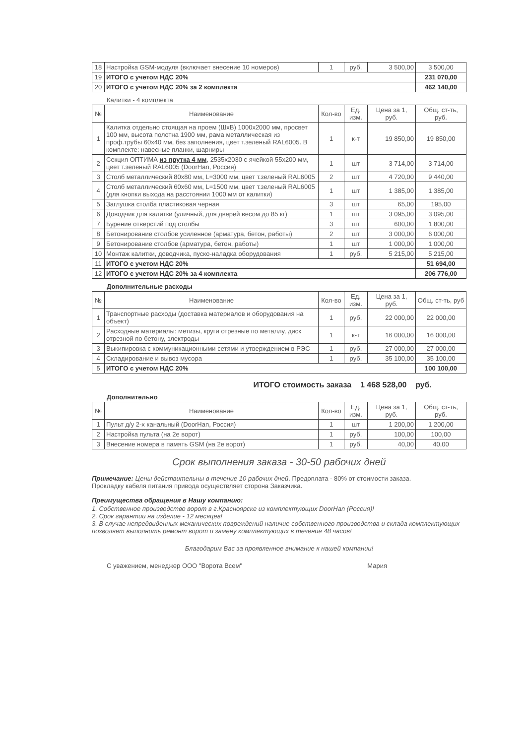| 18 | Настройка GSM-модуля (включает внесение 10 номеров) | 1 | руб. | 3 500,00 | 3 500,00 |
| 19 | ИТОГО с учетом НДС 20% | | | | 231 070,00 |
| 20 | ИТОГО с учетом НДС 20% за 2 комплекта | | | | 462 140,00 |
Калитки - 4 комплекта
| № | Наименование | Кол-во | Ед. изм. | Цена за 1, руб. | Общ. ст-ть, руб. |
| --- | --- | --- | --- | --- | --- |
| 1 | Калитка отдельно стоящая на проем (ШхВ) 1000х2000 мм, просвет 100 мм, высота полотна 1900 мм, рама металлическая из проф.трубы 60х40 мм, без заполнения, цвет т.зеленый RAL6005. В комплекте: навесные планки, шарниры | 1 | к-т | 19 850,00 | 19 850,00 |
| 2 | Секция ОПТИМА из прутка 4 мм , 2535х2030 с ячейкой 55х200 мм, цвет т.зеленый RAL6005 (DoorHan, Россия) | 1 | шт | 3 714,00 | 3 714,00 |
| 3 | Столб металлический 80х80 мм, L=3000 мм, цвет т.зеленый RAL6005 | 2 | шт | 4 720,00 | 9 440,00 |
| 4 | Столб металлический 60х60 мм, L=1500 мм, цвет т.зеленый RAL6005 (для кнопки выхода на расстоянии 1000 мм от калитки) | 1 | шт | 1 385,00 | 1 385,00 |
| 5 | Заглушка столба пластиковая черная | 3 | шт | 65,00 | 195,00 |
| 6 | Доводчик для калитки (уличный, для дверей весом до 85 кг) | 1 | шт | 3 095,00 | 3 095,00 |
| 7 | Бурение отверстий под столбы | 3 | шт | 600,00 | 1 800,00 |
| 8 | Бетонирование столбов усиленное (арматура, бетон, работы) | 2 | шт | 3 000,00 | 6 000,00 |
| 9 | Бетонирование столбов (арматура, бетон, работы) | 1 | шт | 1 000,00 | 1 000,00 |
| 10 | Монтаж калитки, доводчика, пуско-наладка оборудования | 1 | руб. | 5 215,00 | 5 215,00 |
| 11 | ИТОГО с учетом НДС 20% | | | | 51 694,00 |
| 12 | ИТОГО с учетом НДС 20% за 4 комплекта | | | | 206 776,00 |
Дополнительные расходы
| № | Наименование | Кол-во | Ед. изм. | Цена за 1, руб. | Общ. ст-ть, руб |
| --- | --- | --- | --- | --- | --- |
| 1 | Транспортные расходы (доставка материалов и оборудования на объект) | 1 | руб. | 22 000,00 | 22 000,00 |
| 2 | Расходные материалы: метизы, круги отрезные по металлу, диск отрезной по бетону, электроды | 1 | к-т | 16 000,00 | 16 000,00 |
| 3 | Выкипировка с коммуникационными сетями и утверждением в РЭС | 1 | руб. | 27 000,00 | 27 000,00 |
| 4 | Складирование и вывоз мусора | 1 | руб. | 35 100,00 | 35 100,00 |
| 5 | ИТОГО с учетом НДС 20% | | | | 100 100,00 |
ИТОГО стоимость заказа 1 468 528,00 руб.
Дополнительно
| № | Наименование | Кол-во | Ед. изм. | Цена за 1, руб. | Общ. ст-ть, руб. |
| --- | --- | --- | --- | --- | --- |
| 1 | Пульт д/у 2-х канальный (DoorHan, Россия) | 1 | шт | 1 200,00 | 1 200,00 |
| 2 | Настройка пульта (на 2е ворот) | 1 | руб. | 100,00 | 100,00 |
| 3 | Внесение номера в память GSM (на 2е ворот) | 1 | руб. | 40,00 | 40,00 |
Срок выполнения заказа - 30-50 рабочих дней
Примечание: Цены действительны в течение 10 рабочих дней. Предоплата - 80% от стоимости заказа.
Прокладку кабеля питания привода осуществляет сторона Заказчика.
Преимущества обращения в Нашу компанию:
1. Собственное производство ворот в г.Красноярске из комплектующих DoorHan (Россия)!
2. Срок гарантии на изделие - 12 месяцев!
3. В случае непредвиденных механических повреждений наличие собственного производства и склада комплектующих позволяет выполнить ремонт ворот и замену комплектующих в течение 48 часов!
Благодарим Вас за проявленное внимание к нашей компании!
С уважением, менеджер ООО "Ворота Всем" Мария